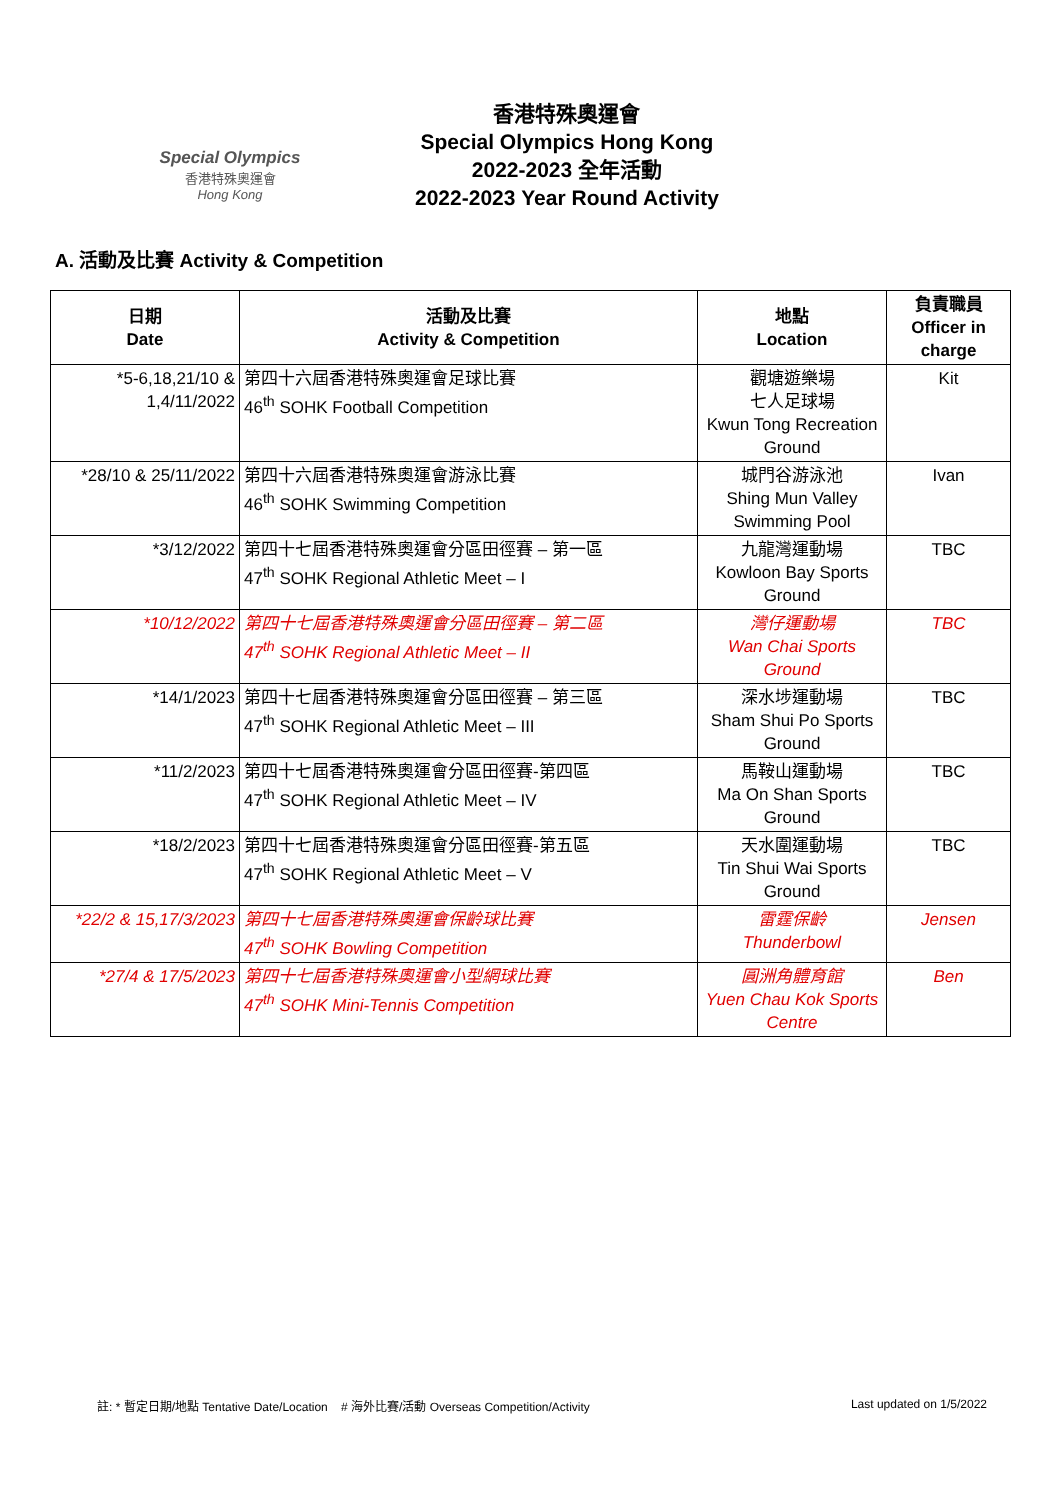Special Olympics
香港特殊奧運會
Hong Kong
香港特殊奧運會
Special Olympics Hong Kong
2022-2023 全年活動
2022-2023 Year Round Activity
A. 活動及比賽 Activity & Competition
| 日期 Date | 活動及比賽 Activity & Competition | 地點 Location | 負責職員 Officer in charge |
| --- | --- | --- | --- |
| *5-6,18,21/10 & 1,4/11/2022 | 第四十六屆香港特殊奧運會足球比賽 46<sup>th</sup> SOHK Football Competition | 觀塘遊樂場 七人足球場 Kwun Tong Recreation Ground | Kit |
| *28/10 & 25/11/2022 | 第四十六屆香港特殊奧運會游泳比賽 46<sup>th</sup> SOHK Swimming Competition | 城門谷游泳池 Shing Mun Valley Swimming Pool | Ivan |
| *3/12/2022 | 第四十七屆香港特殊奧運會分區田徑賽 – 第一區 47<sup>th</sup> SOHK Regional Athletic Meet – I | 九龍灣運動場 Kowloon Bay Sports Ground | TBC |
| *10/12/2022 | 第四十七屆香港特殊奧運會分區田徑賽 – 第二區 47<sup>th</sup> SOHK Regional Athletic Meet – II | 灣仔運動場 Wan Chai Sports Ground | TBC |
| *14/1/2023 | 第四十七屆香港特殊奧運會分區田徑賽 – 第三區 47<sup>th</sup> SOHK Regional Athletic Meet – III | 深水埗運動場 Sham Shui Po Sports Ground | TBC |
| *11/2/2023 | 第四十七屆香港特殊奧運會分區田徑賽-第四區 47<sup>th</sup> SOHK Regional Athletic Meet – IV | 馬鞍山運動場 Ma On Shan Sports Ground | TBC |
| *18/2/2023 | 第四十七屆香港特殊奧運會分區田徑賽-第五區 47<sup>th</sup> SOHK Regional Athletic Meet – V | 天水圍運動場 Tin Shui Wai Sports Ground | TBC |
| *22/2 & 15,17/3/2023 | 第四十七屆香港特殊奧運會保齡球比賽 47<sup>th</sup> SOHK Bowling Competition | 雷霆保齡 Thunderbowl | Jensen |
| *27/4 & 17/5/2023 | 第四十七屆香港特殊奧運會小型網球比賽 47<sup>th</sup> SOHK Mini-Tennis Competition | 圓洲角體育館 Yuen Chau Kok Sports Centre | Ben |
註: * 暫定日期/地點 Tentative Date/Location # 海外比賽/活動 Overseas Competition/Activity Last updated on 1/5/2022